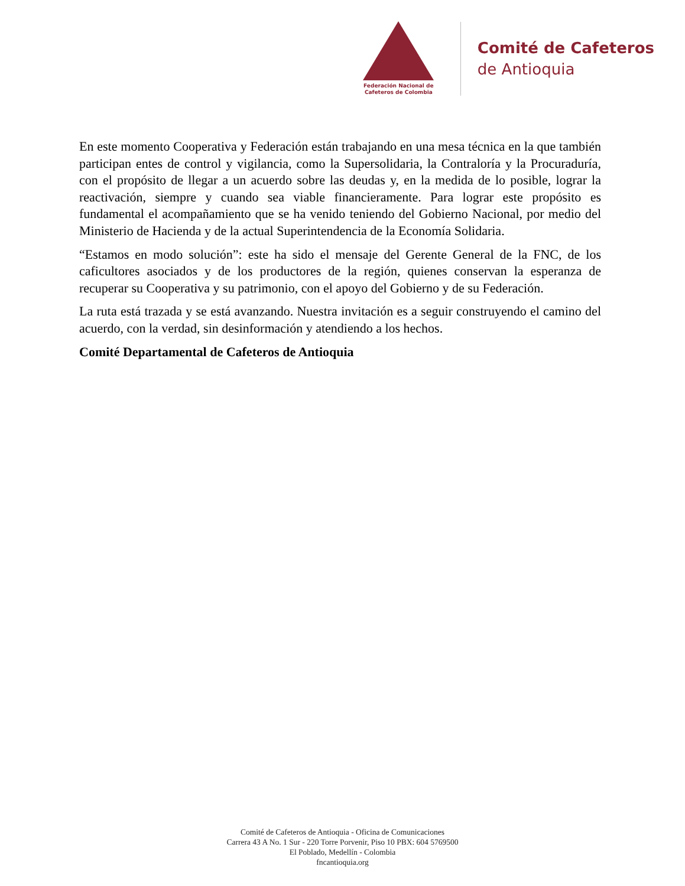Federación Nacional de
Cafeteros de Colombia
Comité de Cafeteros
de Antioquia
En este momento Cooperativa y Federación están trabajando en una mesa técnica en la que también participan entes de control y vigilancia, como la Supersolidaria, la Contraloría y la Procuraduría, con el propósito de llegar a un acuerdo sobre las deudas y, en la medida de lo posible, lograr la reactivación, siempre y cuando sea viable financieramente. Para lograr este propósito es fundamental el acompañamiento que se ha venido teniendo del Gobierno Nacional, por medio del Ministerio de Hacienda y de la actual Superintendencia de la Economía Solidaria.
“Estamos en modo solución”: este ha sido el mensaje del Gerente General de la FNC, de los caficultores asociados y de los productores de la región, quienes conservan la esperanza de recuperar su Cooperativa y su patrimonio, con el apoyo del Gobierno y de su Federación.
La ruta está trazada y se está avanzando. Nuestra invitación es a seguir construyendo el camino del acuerdo, con la verdad, sin desinformación y atendiendo a los hechos.
Comité Departamental de Cafeteros de Antioquia
Comité de Cafeteros de Antioquia - Oficina de Comunicaciones
Carrera 43 A No. 1 Sur - 220 Torre Porvenir, Piso 10 PBX: 604 5769500
El Poblado, Medellín - Colombia
fncantioquia.org